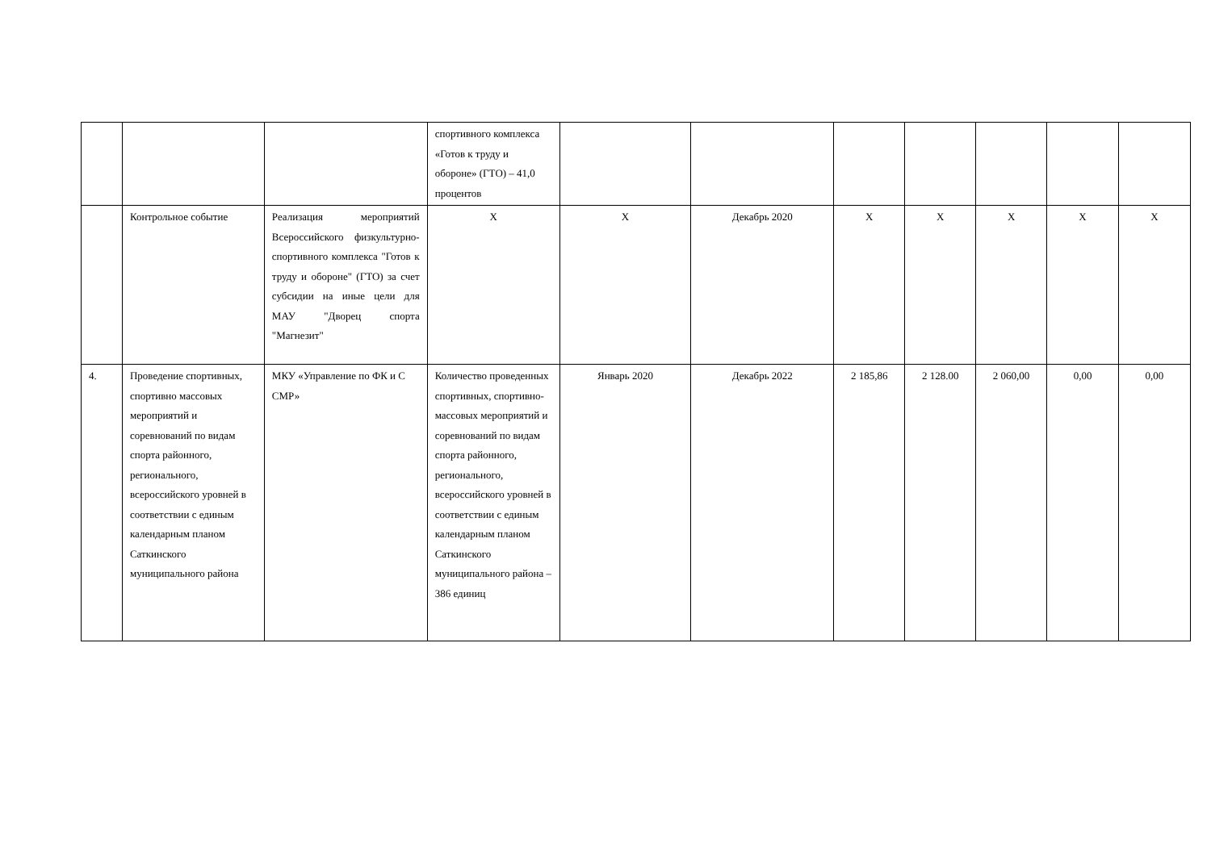| | | | спортивного комплекса «Готов к труду и обороне» (ГТО) – 41,0 процентов | | | | | | | |
| | Контрольное событие | Реализация мероприятий Всероссийского физкультурно-спортивного комплекса "Готов к труду и обороне" (ГТО) за счет субсидии на иные цели для МАУ "Дворец спорта "Магнезит" | Х | Х | Декабрь 2020 | Х | Х | Х | Х | Х |
| 4. | Проведение спортивных, спортивно массовых мероприятий и соревнований по видам спорта районного, регионального, всероссийского уровней в соответствии с единым календарным планом Саткинского муниципального района | МКУ «Управление по ФК и С СМР» | Количество проведенных спортивных, спортивно-массовых мероприятий и соревнований по видам спорта районного, регионального, всероссийского уровней в соответствии с единым календарным планом Саткинского муниципального района – 386 единиц | Январь 2020 | Декабрь 2022 | 2 185,86 | 2 128.00 | 2 060,00 | 0,00 | 0,00 |